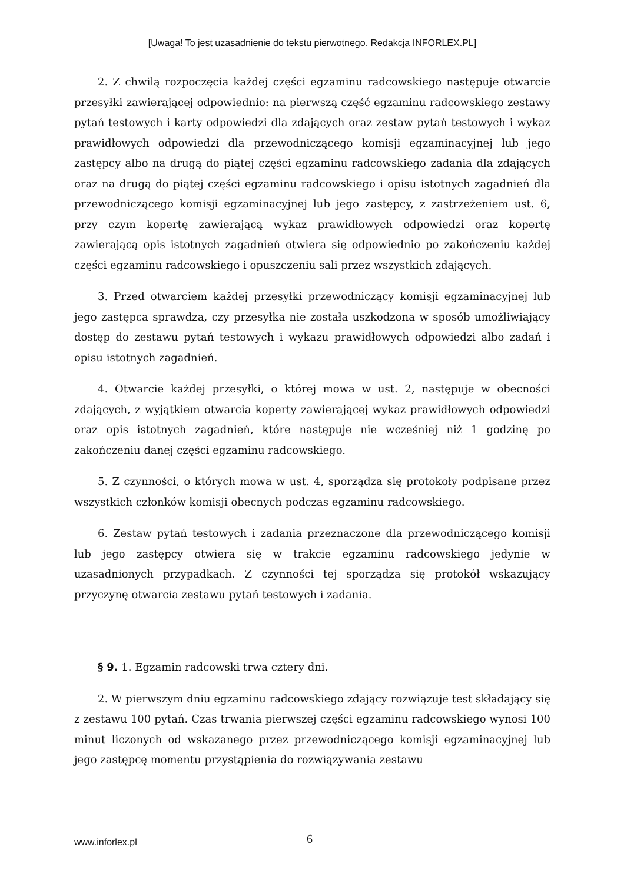[Uwaga! To jest uzasadnienie do tekstu pierwotnego. Redakcja INFORLEX.PL]
2. Z chwilą rozpoczęcia każdej części egzaminu radcowskiego następuje otwarcie przesyłki zawierającej odpowiednio: na pierwszą część egzaminu radcowskiego zestawy pytań testowych i karty odpowiedzi dla zdających oraz zestaw pytań testowych i wykaz prawidłowych odpowiedzi dla przewodniczącego komisji egzaminacyjnej lub jego zastępcy albo na drugą do piątej części egzaminu radcowskiego zadania dla zdających oraz na drugą do piątej części egzaminu radcowskiego i opisu istotnych zagadnień dla przewodniczącego komisji egzaminacyjnej lub jego zastępcy, z zastrzeżeniem ust. 6, przy czym kopertę zawierającą wykaz prawidłowych odpowiedzi oraz kopertę zawierającą opis istotnych zagadnień otwiera się odpowiednio po zakończeniu każdej części egzaminu radcowskiego i opuszczeniu sali przez wszystkich zdających.
3. Przed otwarciem każdej przesyłki przewodniczący komisji egzaminacyjnej lub jego zastępca sprawdza, czy przesyłka nie została uszkodzona w sposób umożliwiający dostęp do zestawu pytań testowych i wykazu prawidłowych odpowiedzi albo zadań i opisu istotnych zagadnień.
4. Otwarcie każdej przesyłki, o której mowa w ust. 2, następuje w obecności zdających, z wyjątkiem otwarcia koperty zawierającej wykaz prawidłowych odpowiedzi oraz opis istotnych zagadnień, które następuje nie wcześniej niż 1 godzinę po zakończeniu danej części egzaminu radcowskiego.
5. Z czynności, o których mowa w ust. 4, sporządza się protokoły podpisane przez wszystkich członków komisji obecnych podczas egzaminu radcowskiego.
6. Zestaw pytań testowych i zadania przeznaczone dla przewodniczącego komisji lub jego zastępcy otwiera się w trakcie egzaminu radcowskiego jedynie w uzasadnionych przypadkach. Z czynności tej sporządza się protokół wskazujący przyczynę otwarcia zestawu pytań testowych i zadania.
§ 9. 1. Egzamin radcowski trwa cztery dni.
2. W pierwszym dniu egzaminu radcowskiego zdający rozwiązuje test składający się z zestawu 100 pytań. Czas trwania pierwszej części egzaminu radcowskiego wynosi 100 minut liczonych od wskazanego przez przewodniczącego komisji egzaminacyjnej lub jego zastępcę momentu przystąpienia do rozwiązywania zestawu
www.inforlex.pl 6